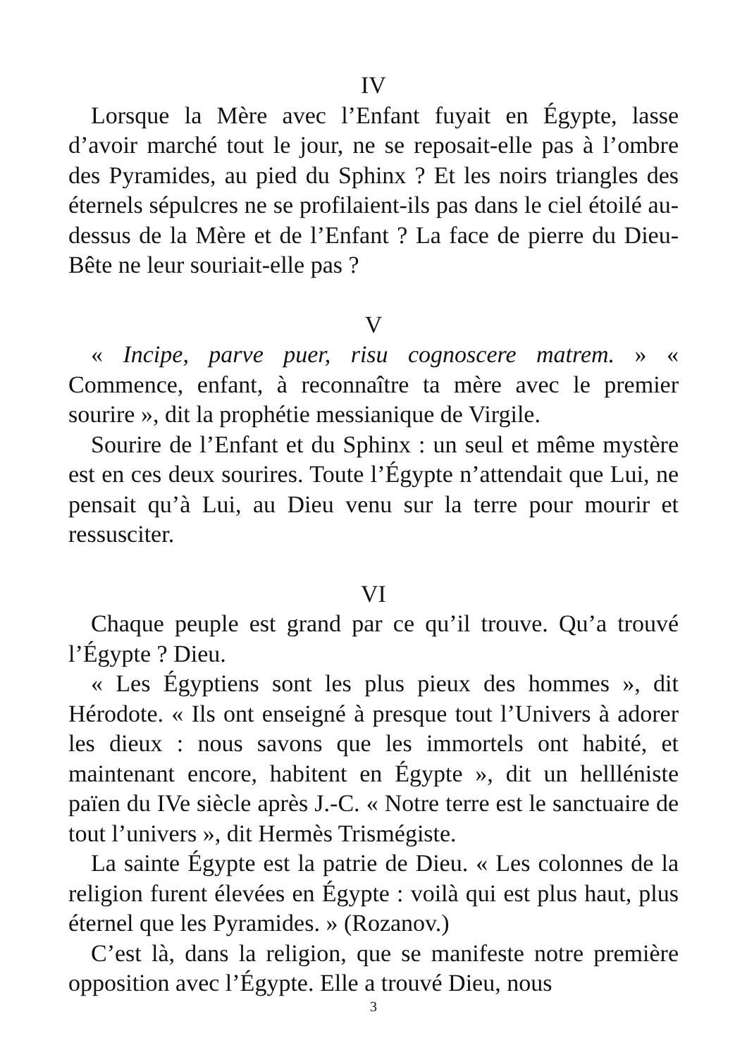IV
Lorsque la Mère avec l’Enfant fuyait en Égypte, lasse d’avoir marché tout le jour, ne se reposait-elle pas à l’ombre des Pyramides, au pied du Sphinx ? Et les noirs triangles des éternels sépulcres ne se profilaient-ils pas dans le ciel étoilé au-dessus de la Mère et de l’Enfant ? La face de pierre du Dieu-Bête ne leur souriait-elle pas ?
V
« Incipe, parve puer, risu cognoscere matrem. » « Commence, enfant, à reconnaître ta mère avec le premier sourire », dit la prophétie messianique de Virgile.
Sourire de l’Enfant et du Sphinx : un seul et même mystère est en ces deux sourires. Toute l’Égypte n’attendait que Lui, ne pensait qu’à Lui, au Dieu venu sur la terre pour mourir et ressusciter.
VI
Chaque peuple est grand par ce qu’il trouve. Qu’a trouvé l’Égypte ? Dieu.
« Les Égyptiens sont les plus pieux des hommes », dit Hérodote. « Ils ont enseigné à presque tout l’Univers à adorer les dieux : nous savons que les immortels ont habité, et maintenant encore, habitent en Égypte », dit un hellléniste païen du IVe siècle après J.-C. « Notre terre est le sanctuaire de tout l’univers », dit Hermès Trismégiste.
La sainte Égypte est la patrie de Dieu. « Les colonnes de la religion furent élevées en Égypte : voilà qui est plus haut, plus éternel que les Pyramides. » (Rozanov.)
C’est là, dans la religion, que se manifeste notre première opposition avec l’Égypte. Elle a trouvé Dieu, nous
3